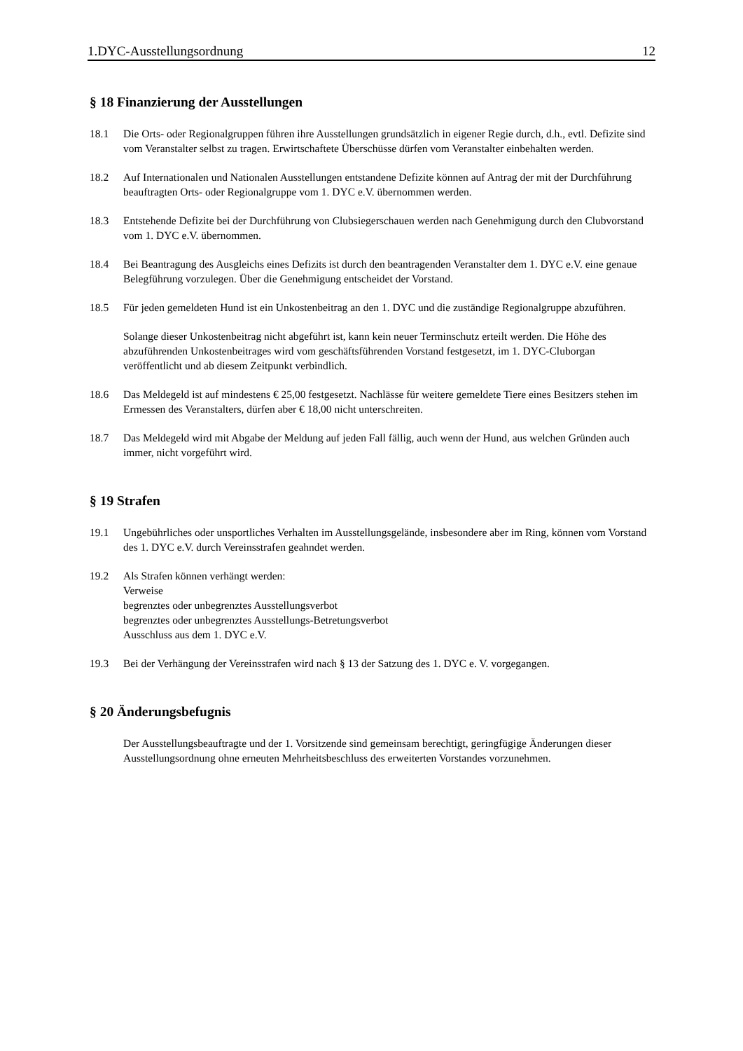1.DYC-Ausstellungsordnung 12
§ 18 Finanzierung der Ausstellungen
18.1 Die Orts- oder Regionalgruppen führen ihre Ausstellungen grundsätzlich in eigener Regie durch, d.h., evtl. Defizite sind vom Veranstalter selbst zu tragen. Erwirtschaftete Überschüsse dürfen vom Veranstalter einbehalten werden.
18.2 Auf Internationalen und Nationalen Ausstellungen entstandene Defizite können auf Antrag der mit der Durchführung beauftragten Orts- oder Regionalgruppe vom 1. DYC e.V. übernommen werden.
18.3 Entstehende Defizite bei der Durchführung von Clubsiegerschauen werden nach Genehmigung durch den Clubvorstand vom 1. DYC e.V. übernommen.
18.4 Bei Beantragung des Ausgleichs eines Defizits ist durch den beantragenden Veranstalter dem 1. DYC e.V. eine genaue Belegführung vorzulegen. Über die Genehmigung entscheidet der Vorstand.
18.5 Für jeden gemeldeten Hund ist ein Unkostenbeitrag an den 1. DYC und die zuständige Regionalgruppe abzuführen.
Solange dieser Unkostenbeitrag nicht abgeführt ist, kann kein neuer Terminschutz erteilt werden. Die Höhe des abzuführenden Unkostenbeitrages wird vom geschäftsführenden Vorstand festgesetzt, im 1. DYC-Cluborgan veröffentlicht und ab diesem Zeitpunkt verbindlich.
18.6 Das Meldegeld ist auf mindestens € 25,00 festgesetzt. Nachlässe für weitere gemeldete Tiere eines Besitzers stehen im Ermessen des Veranstalters, dürfen aber € 18,00 nicht unterschreiten.
18.7 Das Meldegeld wird mit Abgabe der Meldung auf jeden Fall fällig, auch wenn der Hund, aus welchen Gründen auch immer, nicht vorgeführt wird.
§ 19 Strafen
19.1 Ungebührliches oder unsportliches Verhalten im Ausstellungsgelände, insbesondere aber im Ring, können vom Vorstand des 1. DYC e.V. durch Vereinsstrafen geahndet werden.
19.2 Als Strafen können verhängt werden:
Verweise
begrenztes oder unbegrenztes Ausstellungsverbot
begrenztes oder unbegrenztes Ausstellungs-Betretungsverbot
Ausschluss aus dem 1. DYC e.V.
19.3 Bei der Verhängung der Vereinsstrafen wird nach § 13 der Satzung des 1. DYC e. V. vorgegangen.
§ 20 Änderungsbefugnis
Der Ausstellungsbeauftragte und der 1. Vorsitzende sind gemeinsam berechtigt, geringfügige Änderungen dieser Ausstellungsordnung ohne erneuten Mehrheitsbeschluss des erweiterten Vorstandes vorzunehmen.